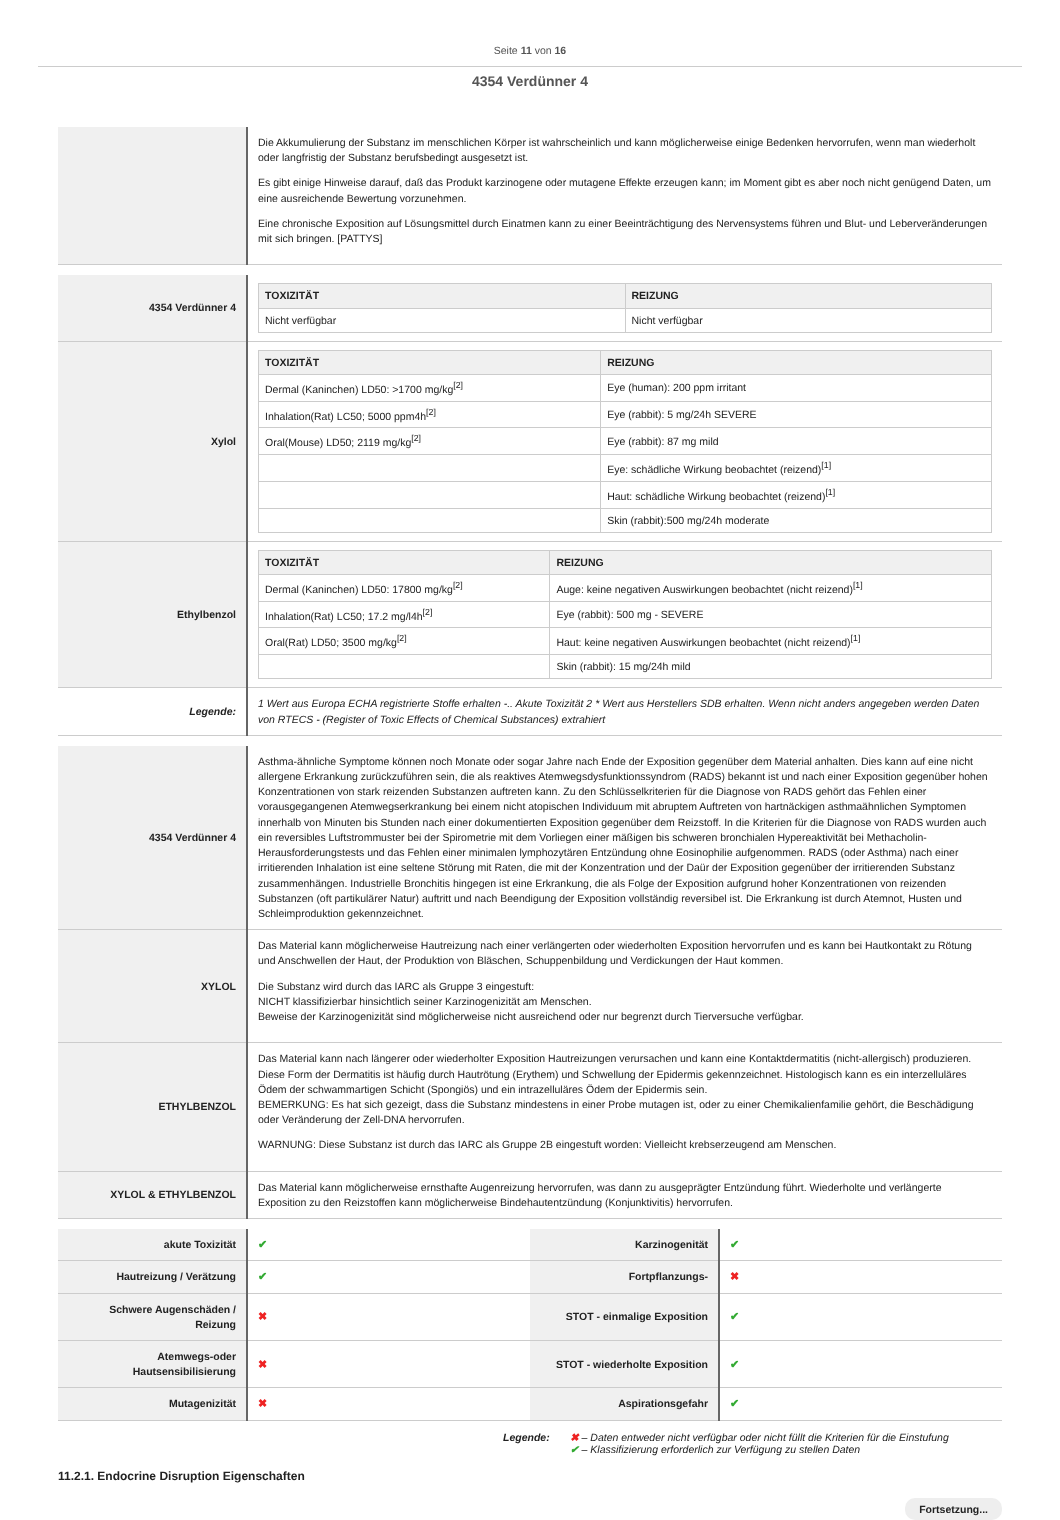Seite 11 von 16
4354 Verdünner 4
| | Die Akkumulierung der Substanz im menschlichen Körper ist wahrscheinlich und kann möglicherweise einige Bedenken hervorrufen, wenn man wiederholt oder langfristig der Substanz berufsbedingt ausgesetzt ist. Es gibt einige Hinweise darauf, daß das Produkt karzinogene oder mutagene Effekte erzeugen kann; im Moment gibt es aber noch nicht genügend Daten, um eine ausreichende Bewertung vorzunehmen. Eine chronische Exposition auf Lösungsmittel durch Einatmen kann zu einer Beeinträchtigung des Nervensystems führen und Blut- und Leberveränderungen mit sich bringen. [PATTYS] |
| 4354 Verdünner 4 | / TOXIZITÄT / REIZUNG / / --- / --- / / Nicht verfügbar / Nicht verfügbar / |
| Xylol | / TOXIZITÄT / REIZUNG / / --- / --- / / Dermal (Kaninchen) LD50: >1700 mg/kg<sup>[2]</sup> / Eye (human): 200 ppm irritant / / Inhalation(Rat) LC50; 5000 ppm4h<sup>[2]</sup> / Eye (rabbit): 5 mg/24h SEVERE / / Oral(Mouse) LD50; 2119 mg/kg<sup>[2]</sup> / Eye (rabbit): 87 mg mild / / / Eye: schädliche Wirkung beobachtet (reizend)<sup>[1]</sup> / / / Haut: schädliche Wirkung beobachtet (reizend)<sup>[1]</sup> / / / Skin (rabbit):500 mg/24h moderate / |
| Ethylbenzol | / TOXIZITÄT / REIZUNG / / --- / --- / / Dermal (Kaninchen) LD50: 17800 mg/kg<sup>[2]</sup> / Auge: keine negativen Auswirkungen beobachtet (nicht reizend)<sup>[1]</sup> / / Inhalation(Rat) LC50; 17.2 mg/l4h<sup>[2]</sup> / Eye (rabbit): 500 mg - SEVERE / / Oral(Rat) LD50; 3500 mg/kg<sup>[2]</sup> / Haut: keine negativen Auswirkungen beobachtet (nicht reizend)<sup>[1]</sup> / / / Skin (rabbit): 15 mg/24h mild / |
| Legende: | 1 Wert aus Europa ECHA registrierte Stoffe erhalten -.. Akute Toxizität 2 * Wert aus Herstellers SDB erhalten. Wenn nicht anders angegeben werden Daten von RTECS - (Register of Toxic Effects of Chemical Substances) extrahiert |
| 4354 Verdünner 4 | Asthma-ähnliche Symptome können noch Monate oder sogar Jahre nach Ende der Exposition gegenüber dem Material anhalten. Dies kann auf eine nicht allergene Erkrankung zurückzuführen sein, die als reaktives Atemwegsdysfunktionssyndrom (RADS) bekannt ist und nach einer Exposition gegenüber hohen Konzentrationen von stark reizenden Substanzen auftreten kann. Zu den Schlüsselkriterien für die Diagnose von RADS gehört das Fehlen einer vorausgegangenen Atemwegserkrankung bei einem nicht atopischen Individuum mit abruptem Auftreten von hartnäckigen asthmaähnlichen Symptomen innerhalb von Minuten bis Stunden nach einer dokumentierten Exposition gegenüber dem Reizstoff. In die Kriterien für die Diagnose von RADS wurden auch ein reversibles Luftstrommuster bei der Spirometrie mit dem Vorliegen einer mäßigen bis schweren bronchialen Hypereaktivität bei Methacholin-Herausforderungstests und das Fehlen einer minimalen lymphozytären Entzündung ohne Eosinophilie aufgenommen. RADS (oder Asthma) nach einer irritierenden Inhalation ist eine seltene Störung mit Raten, die mit der Konzentration und der Daür der Exposition gegenüber der irritierenden Substanz zusammenhängen. Industrielle Bronchitis hingegen ist eine Erkrankung, die als Folge der Exposition aufgrund hoher Konzentrationen von reizenden Substanzen (oft partikulärer Natur) auftritt und nach Beendigung der Exposition vollständig reversibel ist. Die Erkrankung ist durch Atemnot, Husten und Schleimproduktion gekennzeichnet. |
| XYLOL | Das Material kann möglicherweise Hautreizung nach einer verlängerten oder wiederholten Exposition hervorrufen und es kann bei Hautkontakt zu Rötung und Anschwellen der Haut, der Produktion von Bläschen, Schuppenbildung und Verdickungen der Haut kommen. Die Substanz wird durch das IARC als Gruppe 3 eingestuft: NICHT klassifizierbar hinsichtlich seiner Karzinogenizität am Menschen. Beweise der Karzinogenizität sind möglicherweise nicht ausreichend oder nur begrenzt durch Tierversuche verfügbar. |
| ETHYLBENZOL | Das Material kann nach längerer oder wiederholter Exposition Hautreizungen verursachen und kann eine Kontaktdermatitis (nicht-allergisch) produzieren. Diese Form der Dermatitis ist häufig durch Hautrötung (Erythem) und Schwellung der Epidermis gekennzeichnet. Histologisch kann es ein interzelluläres Ödem der schwammartigen Schicht (Spongiös) und ein intrazelluläres Ödem der Epidermis sein. BEMERKUNG: Es hat sich gezeigt, dass die Substanz mindestens in einer Probe mutagen ist, oder zu einer Chemikalienfamilie gehört, die Beschädigung oder Veränderung der Zell-DNA hervorrufen. WARNUNG: Diese Substanz ist durch das IARC als Gruppe 2B eingestuft worden: Vielleicht krebserzeugend am Menschen. |
| XYLOL & ETHYLBENZOL | Das Material kann möglicherweise ernsthafte Augenreizung hervorrufen, was dann zu ausgeprägter Entzündung führt. Wiederholte und verlängerte Exposition zu den Reizstoffen kann möglicherweise Bindehautentzündung (Konjunktivitis) hervorrufen. |
| akute Toxizität | ✔ | Karzinogenität | ✔ |
| Hautreizung / Verätzung | ✔ | Fortpflanzungs- | ✖ |
| Schwere Augenschäden / Reizung | ✖ | STOT - einmalige Exposition | ✔ |
| Atemwegs-oder Hautsensibilisierung | ✖ | STOT - wiederholte Exposition | ✔ |
| Mutagenizität | ✖ | Aspirationsgefahr | ✔ |
Legende: ✖ – Daten entweder nicht verfügbar oder nicht füllt die Kriterien für die Einstufung
✔ – Klassifizierung erforderlich zur Verfügung zu stellen Daten
11.2.1. Endocrine Disruption Eigenschaften
Fortsetzung...